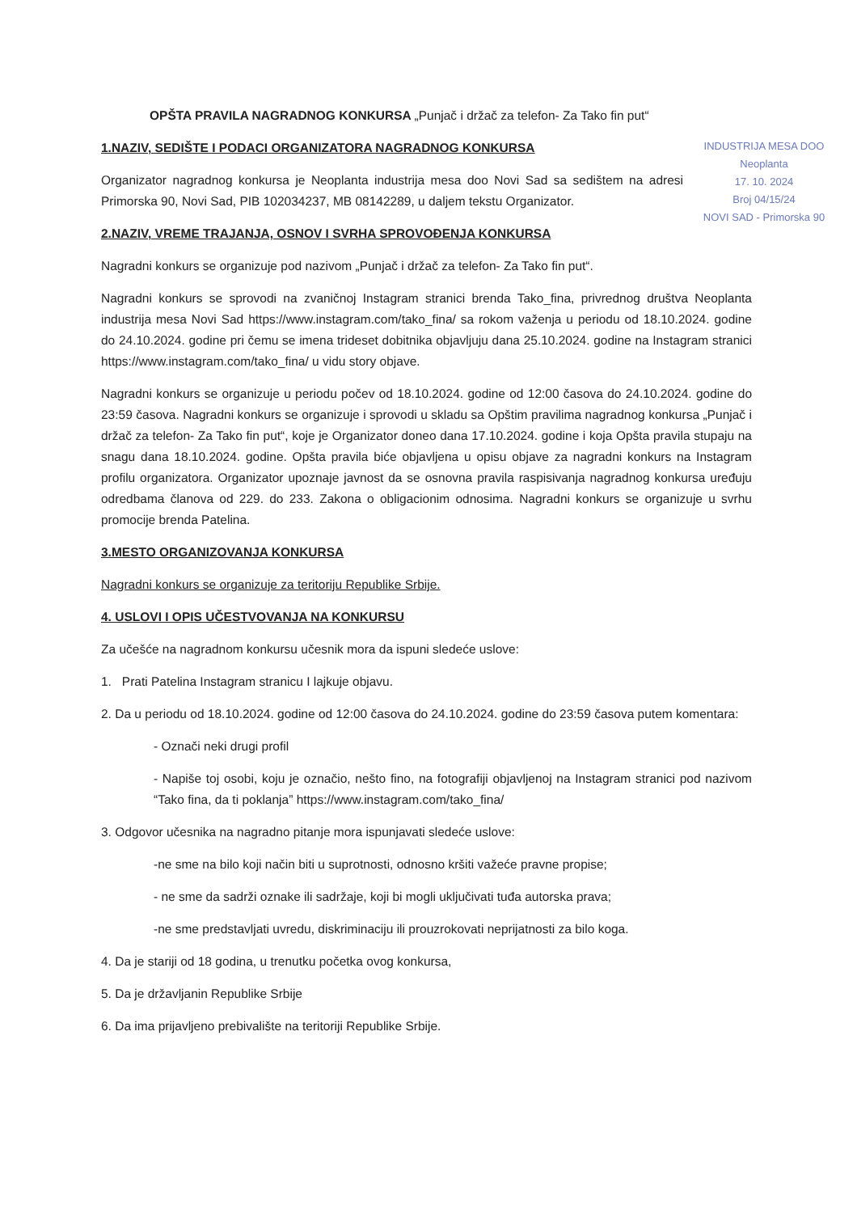OPŠTA PRAVILA NAGRADNOG KONKURSA „Punjač i držač za telefon- Za Tako fin put“
INDUSTRIJA MESA DOO
Neoplanta
17. 10. 2024
Broj 04/15/24
NOVI SAD - Primorska 90
1.NAZIV, SEDIŠTE I PODACI ORGANIZATORA NAGRADNOG KONKURSA
Organizator nagradnog konkursa je Neoplanta industrija mesa doo Novi Sad sa sedištem na adresi Primorska 90, Novi Sad, PIB 102034237, MB 08142289, u daljem tekstu Organizator.
2.NAZIV, VREME TRAJANJA, OSNOV I SVRHA SPROVOĐENJA KONKURSA
Nagradni konkurs se organizuje pod nazivom „Punjač i držač za telefon- Za Tako fin put“.
Nagradni konkurs se sprovodi na zvaničnoj Instagram stranici brenda Tako_fina, privrednog društva Neoplanta industrija mesa Novi Sad https://www.instagram.com/tako_fina/ sa rokom važenja u periodu od 18.10.2024. godine do 24.10.2024. godine pri čemu se imena trideset dobitnika objavljuju dana 25.10.2024. godine na Instagram stranici https://www.instagram.com/tako_fina/ u vidu story objave.
Nagradni konkurs se organizuje u periodu počev od 18.10.2024. godine od 12:00 časova do 24.10.2024. godine do 23:59 časova. Nagradni konkurs se organizuje i sprovodi u skladu sa Opštim pravilima nagradnog konkursa „Punjač i držač za telefon- Za Tako fin put“, koje je Organizator doneo dana 17.10.2024. godine i koja Opšta pravila stupaju na snagu dana 18.10.2024. godine. Opšta pravila biće objavljena u opisu objave za nagradni konkurs na Instagram profilu organizatora. Organizator upoznaje javnost da se osnovna pravila raspisivanja nagradnog konkursa uređuju odredbama članova od 229. do 233. Zakona o obligacionim odnosima. Nagradni konkurs se organizuje u svrhu promocije brenda Patelina.
3.MESTO ORGANIZOVANJA KONKURSA
Nagradni konkurs se organizuje za teritoriju Republike Srbije.
4. USLOVI I OPIS UČESTVOVANJA NA KONKURSU
Za učešće na nagradnom konkursu učesnik mora da ispuni sledeće uslove:
1. Prati Patelina Instagram stranicu I lajkuje objavu.
2. Da u periodu od 18.10.2024. godine od 12:00 časova do 24.10.2024. godine do 23:59 časova putem komentara:
- Označi neki drugi profil
- Napiše toj osobi, koju je označio, nešto fino, na fotografiji objavljenoj na Instagram stranici pod nazivom “Tako fina, da ti poklanja” https://www.instagram.com/tako_fina/
3. Odgovor učesnika na nagradno pitanje mora ispunjavati sledeće uslove:
-ne sme na bilo koji način biti u suprotnosti, odnosno kršiti važeće pravne propise;
- ne sme da sadrži oznake ili sadržaje, koji bi mogli uključivati tuđa autorska prava;
-ne sme predstavljati uvredu, diskriminaciju ili prouzrokovati neprijatnosti za bilo koga.
4. Da je stariji od 18 godina, u trenutku početka ovog konkursa,
5. Da je državljanin Republike Srbije
6. Da ima prijavljeno prebivalište na teritoriji Republike Srbije.